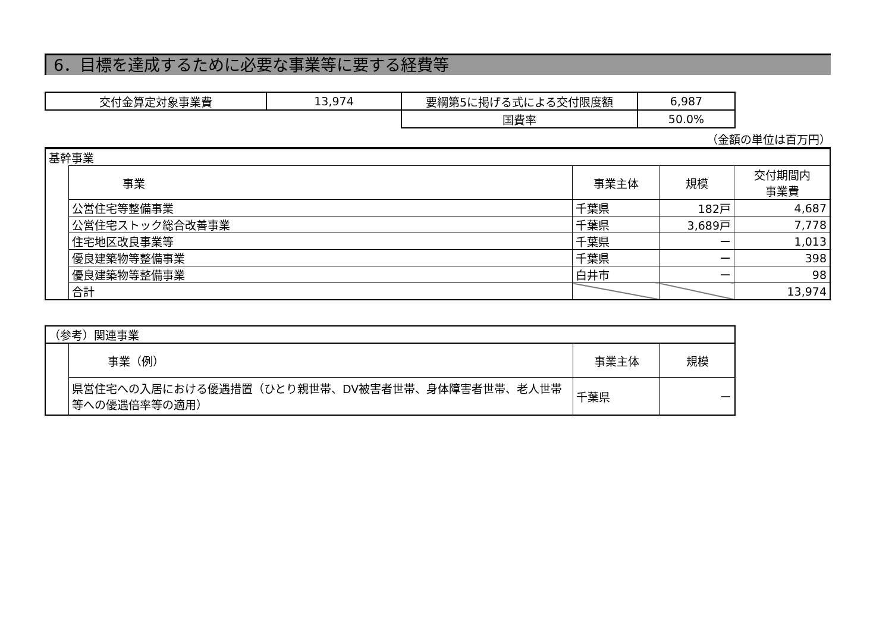6．目標を達成するために必要な事業等に要する経費等
| 交付金算定対象事業費 | 13,974 | 要綱第5に掲げる式による交付限度額 | 6,987 |
| | | 国費率 | 50.0% |
（金額の単位は百万円）
| 基幹事業 | | | | |
| | 事業 | 事業主体 | 規模 | 交付期間内 事業費 |
| | 公営住宅等整備事業 | 千葉県 | 182戸 | 4,687 |
| | 公営住宅ストック総合改善事業 | 千葉県 | 3,689戸 | 7,778 |
| | 住宅地区改良事業等 | 千葉県 | ー | 1,013 |
| | 優良建築物等整備事業 | 千葉県 | ー | 398 |
| | 優良建築物等整備事業 | 白井市 | ー | 98 |
| | 合計 | | | 13,974 |
| （参考）関連事業 | | | |
| | 事業（例） | 事業主体 | 規模 |
| | 県営住宅への入居における優遇措置（ひとり親世帯、DV被害者世帯、身体障害者世帯、老人世帯等への優遇倍率等の適用） | 千葉県 | ー |